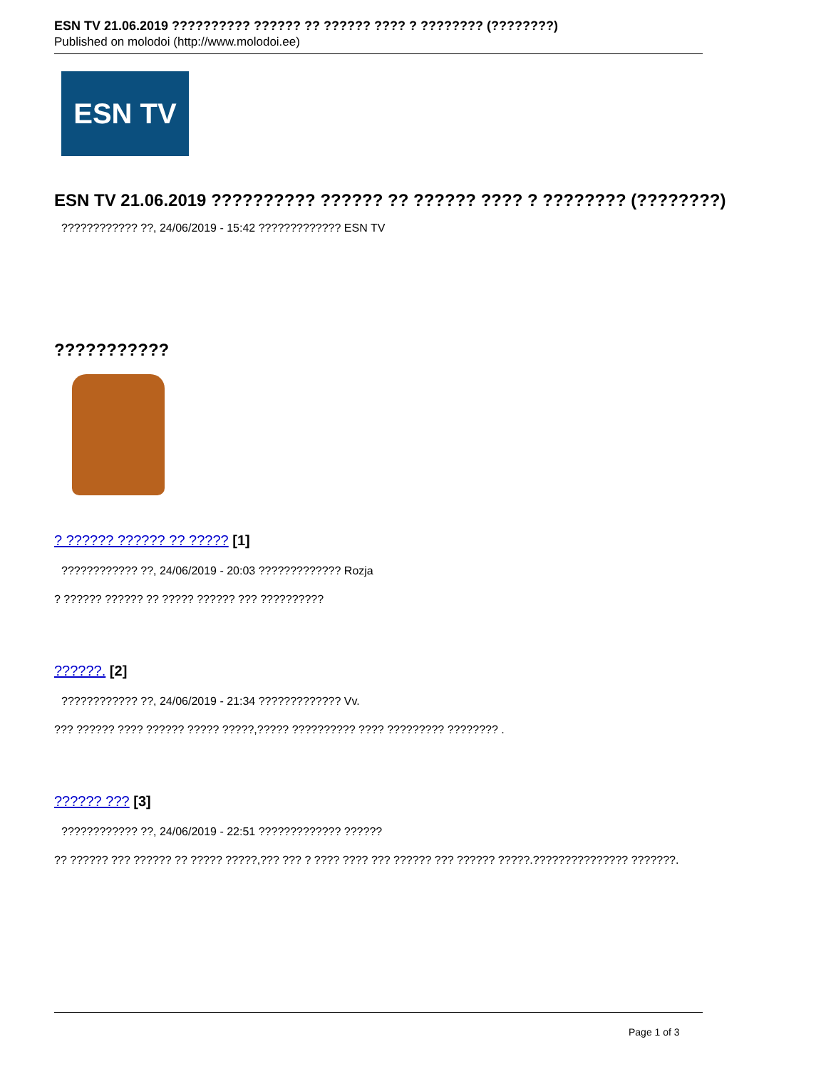ESN TV 21.06.2019 ?????????? ?????? ?? ?????? ???? ? ???????? (????????)
Published on molodoi (http://www.molodoi.ee)
ESN TV
ESN TV 21.06.2019 ?????????? ?????? ?? ?????? ???? ? ???????? (????????)
???????????? ??, 24/06/2019 - 15:42 ????????????? ESN TV
???????????
? ?????? ?????? ?? ????? [1]
???????????? ??, 24/06/2019 - 20:03 ????????????? Rozja
? ?????? ?????? ?? ????? ?????? ??? ??????????
??????. [2]
???????????? ??, 24/06/2019 - 21:34 ????????????? Vv.
??? ?????? ???? ?????? ????? ?????,????? ?????????? ???? ????????? ???????? .
?????? ??? [3]
???????????? ??, 24/06/2019 - 22:51 ????????????? ??????
?? ?????? ??? ?????? ?? ????? ?????,??? ??? ? ???? ???? ??? ?????? ??? ?????? ?????.??????????????? ???????.
Page 1 of 3